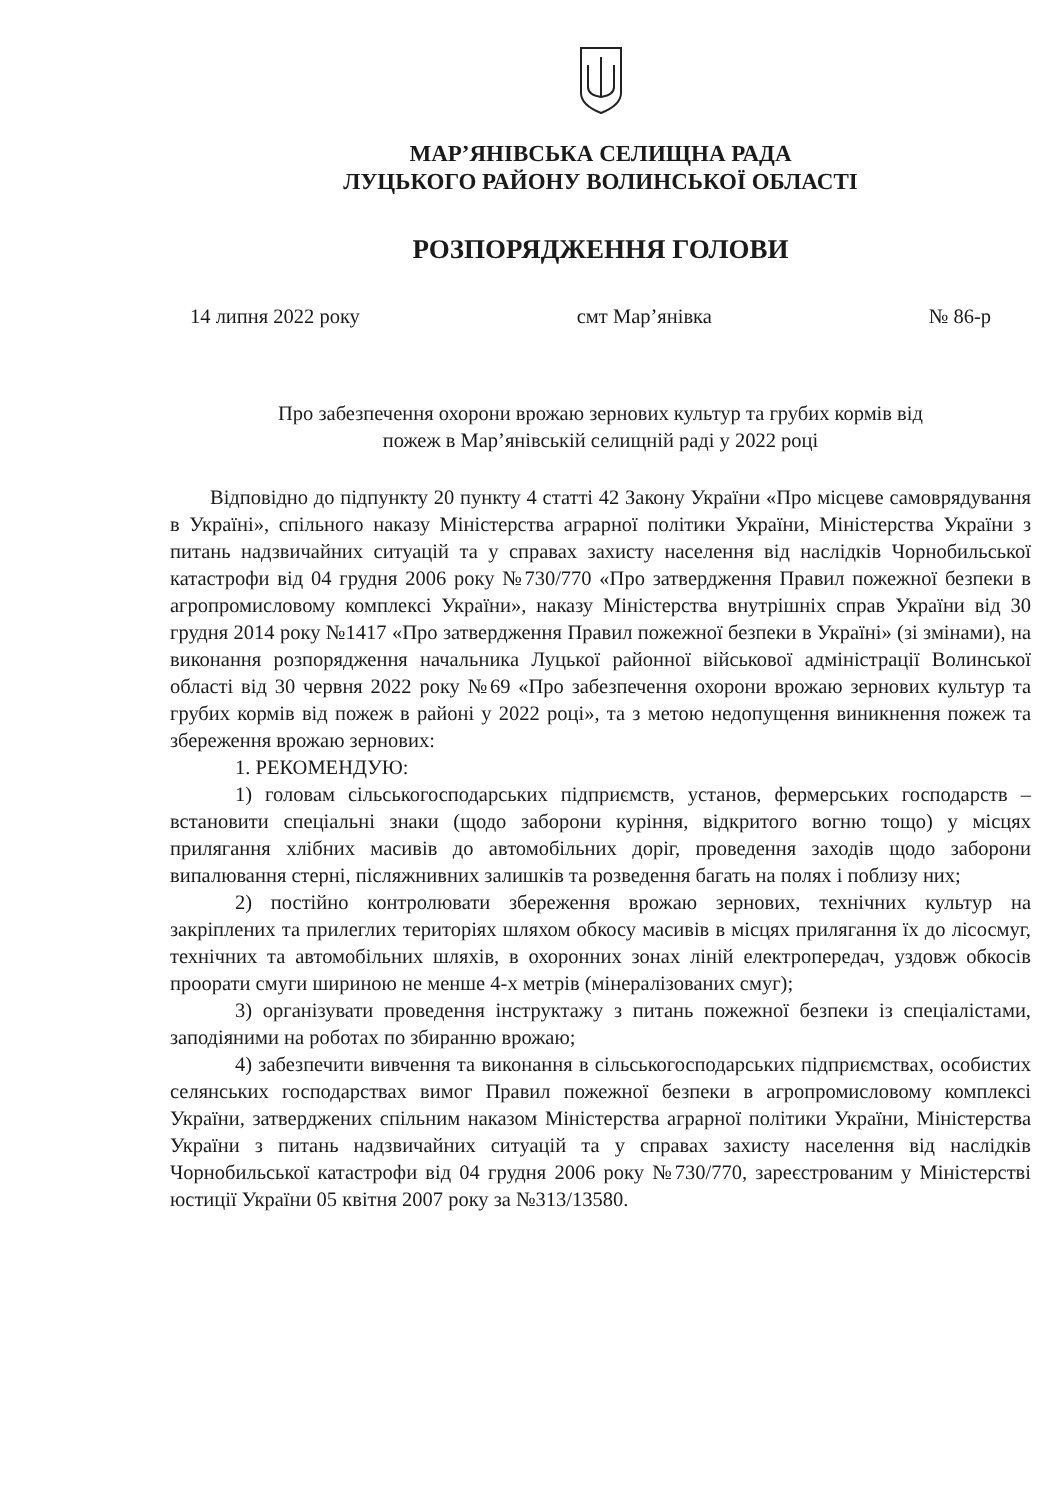МАР’ЯНІВСЬКА СЕЛИЩНА РАДА
ЛУЦЬКОГО РАЙОНУ ВОЛИНСЬКОЇ ОБЛАСТІ
РОЗПОРЯДЖЕННЯ ГОЛОВИ
14 липня 2022 року смт Мар’янівка № 86-р
Про забезпечення охорони врожаю зернових культур та грубих кормів від
пожеж в Мар’янівській селищній раді у 2022 році
Відповідно до підпункту 20 пункту 4 статті 42 Закону України «Про місцеве самоврядування в Україні», спільного наказу Міністерства аграрної політики України, Міністерства України з питань надзвичайних ситуацій та у справах захисту населення від наслідків Чорнобильської катастрофи від 04 грудня 2006 року №730/770 «Про затвердження Правил пожежної безпеки в агропромисловому комплексі України», наказу Міністерства внутрішніх справ України від 30 грудня 2014 року №1417 «Про затвердження Правил пожежної безпеки в Україні» (зі змінами), на виконання розпорядження начальника Луцької районної військової адміністрації Волинської області від 30 червня 2022 року №69 «Про забезпечення охорони врожаю зернових культур та грубих кормів від пожеж в районі у 2022 році», та з метою недопущення виникнення пожеж та збереження врожаю зернових:
1. РЕКОМЕНДУЮ:
1) головам сільськогосподарських підприємств, установ, фермерських господарств – встановити спеціальні знаки (щодо заборони куріння, відкритого вогню тощо) у місцях прилягання хлібних масивів до автомобільних доріг, проведення заходів щодо заборони випалювання стерні, післяжнивних залишків та розведення багать на полях і поблизу них;
2) постійно контролювати збереження врожаю зернових, технічних культур на закріплених та прилеглих територіях шляхом обкосу масивів в місцях прилягання їх до лісосмуг, технічних та автомобільних шляхів, в охоронних зонах ліній електропередач, уздовж обкосів проорати смуги шириною не менше 4-х метрів (мінералізованих смуг);
3) організувати проведення інструктажу з питань пожежної безпеки із спеціалістами, заподіяними на роботах по збиранню врожаю;
4) забезпечити вивчення та виконання в сільськогосподарських підприємствах, особистих селянських господарствах вимог Правил пожежної безпеки в агропромисловому комплексі України, затверджених спільним наказом Міністерства аграрної політики України, Міністерства України з питань надзвичайних ситуацій та у справах захисту населення від наслідків Чорнобильської катастрофи від 04 грудня 2006 року №730/770, зареєстрованим у Міністерстві юстиції України 05 квітня 2007 року за №313/13580.